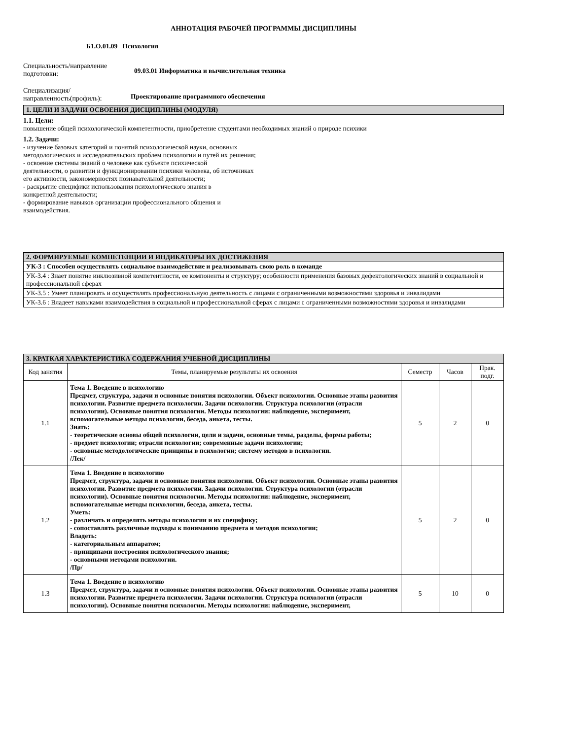АННОТАЦИЯ РАБОЧЕЙ ПРОГРАММЫ ДИСЦИПЛИНЫ
Б1.О.01.09 Психология
Специальность/направление подготовки:
09.03.01 Информатика и вычислительная техника
Специализация/ направленность(профиль):
Проектирование программного обеспечения
| 1. ЦЕЛИ И ЗАДАЧИ ОСВОЕНИЯ ДИСЦИПЛИНЫ (МОДУЛЯ) |
1.1. Цели:
повышение общей психологической компетентности, приобретение студентами необходимых знаний о природе психики
1.2. Задачи:
- изучение базовых категорий и понятий психологической науки, основных
методологических и исследовательских проблем психологии и путей их решения;
- освоение системы знаний о человеке как субъекте психической
деятельности, о развитии и функционировании психики человека, об источниках
его активности, закономерностях познавательной деятельности;
- раскрытие специфики использования психологического знания в
конкретной деятельности;
- формирование навыков организации профессионального общения и
взаимодействия.
| 2. ФОРМИРУЕМЫЕ КОМПЕТЕНЦИИ И ИНДИКАТОРЫ ИХ ДОСТИЖЕНИЯ |
| УК-3 : Способен осуществлять социальное взаимодействие и реализовывать свою роль в команде |
| УК-3.4 : Знает понятие инклюзивной компетентности, ее компоненты и структуру; особенности применения базовых дефектологических знаний в социальной и профессиональной сферах |
| УК-3.5 : Умеет планировать и осуществлять профессиональную деятельность с лицами с ограниченными возможностями здоровья и инвалидами |
| УК-3.6 : Владеет навыками взаимодействия в социальной и профессиональной сферах с лицами с ограниченными возможностями здоровья и инвалидами |
| 3. КРАТКАЯ ХАРАКТЕРИСТИКА СОДЕРЖАНИЯ УЧЕБНОЙ ДИСЦИПЛИНЫ | | | | |
| Код занятия | Темы, планируемые результаты их освоения | Семестр | Часов | Прак. подг. |
| 1.1 | Тема 1. Введение в психологию Предмет, структура, задачи и основные понятия психологии. Объект психологии. Основные этапы развития психологии. Развитие предмета психологии. Задачи психологии. Структура психологии (отрасли психологии). Основные понятия психологии. Методы психологии: наблюдение, эксперимент, вспомогательные методы психологии, беседа, анкета, тесты. Знать: - теоретические основы общей психологии, цели и задачи, основные темы, разделы, формы работы; - предмет психологии; отрасли психологии; современные задачи психологии; - основные методологические принципы в психологии; систему методов в психологии. /Лек/ | 5 | 2 | 0 |
| 1.2 | Тема 1. Введение в психологию Предмет, структура, задачи и основные понятия психологии. Объект психологии. Основные этапы развития психологии. Развитие предмета психологии. Задачи психологии. Структура психологии (отрасли психологии). Основные понятия психологии. Методы психологии: наблюдение, эксперимент, вспомогательные методы психологии, беседа, анкета, тесты. Уметь: - различать и определять методы психологии и их специфику; - сопоставлять различные подходы к пониманию предмета и методов психологии; Владеть: - категориальным аппаратом; - принципами построения психологического знания; - основными методами психологии. /Пр/ | 5 | 2 | 0 |
| 1.3 | Тема 1. Введение в психологию Предмет, структура, задачи и основные понятия психологии. Объект психологии. Основные этапы развития психологии. Развитие предмета психологии. Задачи психологии. Структура психологии (отрасли психологии). Основные понятия психологии. Методы психологии: наблюдение, эксперимент, | 5 | 10 | 0 |